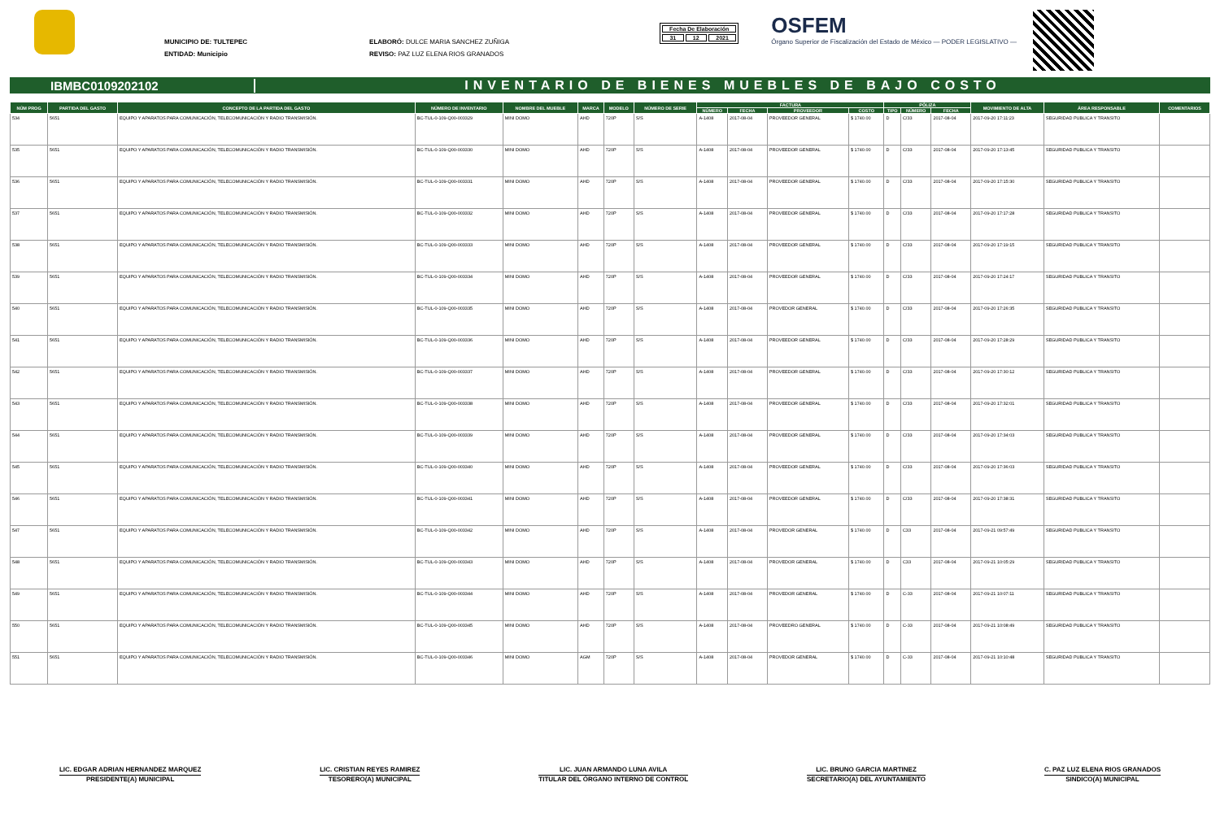MUNICIPIO DE: TULTEPEC
ENTIDAD: Municipio
ELABORÓ: DULCE MARIA SANCHEZ ZUÑIGA
REVISO: PAZ LUZ ELENA RIOS GRANADOS
| Fecha De Elaboración | | |
| 31 | 12 | 2021 |
OSFEM
Órgano Superior de Fiscalización del Estado de México — PODER LEGISLATIVO —
IBMBC0109202102
INVENTARIO DE BIENES MUEBLES DE BAJO COSTO
| NÚM PROG | PARTIDA DEL GASTO | CONCEPTO DE LA PARTIDA DEL GASTO | NÚMERO DE INVENTARIO | NOMBRE DEL MUEBLE | MARCA | MODELO | NÚMERO DE SERIE | FACTURA | | | | PÓLIZA | | | MOVIMIENTO DE ALTA | ÁREA RESPONSABLE | COMENTARIOS |
| --- | --- | --- | --- | --- | --- | --- | --- | --- | --- | --- | --- | --- | --- | --- | --- | --- | --- |
| | | | | | | | | NÚMERO | FECHA | PROVEEDOR | COSTO | TIPO | NÚMERO | FECHA | | | |
| 534 | 5651 | EQUIPO Y APARATOS PARA COMUNICACIÓN, TELECOMUNICACIÓN Y RADIO TRANSMISIÓN. | BC-TUL-0-109-Q00-003329 | MINI DOMO | AHD | 720P | S/S | A-1408 | 2017-08-04 | PROVEEDOR GENERAL | $ 1740.00 | D | C/33 | 2017-08-04 | 2017-09-20 17:11:23 | SEGURIDAD PUBLICA Y TRANSITO | |
| 535 | 5651 | EQUIPO Y APARATOS PARA COMUNICACIÓN, TELECOMUNICACIÓN Y RADIO TRANSMISIÓN. | BC-TUL-0-109-Q00-003330 | MINI DOMO | AHD | 720P | S/S | A-1408 | 2017-08-04 | PROVEEDOR GENERAL | $ 1740.00 | D | C/33 | 2017-08-04 | 2017-09-20 17:13:45 | SEGURIDAD PUBLICA Y TRANSITO | |
| 536 | 5651 | EQUIPO Y APARATOS PARA COMUNICACIÓN, TELECOMUNICACIÓN Y RADIO TRANSMISIÓN. | BC-TUL-0-109-Q00-003331 | MINI DOMO | AHD | 720P | S/S | A-1408 | 2017-08-04 | PROVEEDOR GENERAL | $ 1740.00 | D | C/33 | 2017-08-04 | 2017-09-20 17:15:30 | SEGURIDAD PUBLICA Y TRANSITO | |
| 537 | 5651 | EQUIPO Y APARATOS PARA COMUNICACIÓN, TELECOMUNICACIÓN Y RADIO TRANSMISIÓN. | BC-TUL-0-109-Q00-003332 | MINI DOMO | AHD | 720P | S/S | A-1408 | 2017-08-04 | PROVEEDOR GENERAL | $ 1740.00 | D | C/33 | 2017-08-04 | 2017-09-20 17:17:28 | SEGURIDAD PUBLICA Y TRANSITO | |
| 538 | 5651 | EQUIPO Y APARATOS PARA COMUNICACIÓN, TELECOMUNICACIÓN Y RADIO TRANSMISIÓN. | BC-TUL-0-109-Q00-003333 | MINI DOMO | AHD | 720P | S/S | A-1408 | 2017-08-04 | PROVEEDOR GENERAL | $ 1740.00 | D | C/33 | 2017-08-04 | 2017-09-20 17:19:15 | SEGURIDAD PUBLICA Y TRANSITO | |
| 539 | 5651 | EQUIPO Y APARATOS PARA COMUNICACIÓN, TELECOMUNICACIÓN Y RADIO TRANSMISIÓN. | BC-TUL-0-109-Q00-003334 | MINI DOMO | AHD | 720P | S/S | A-1408 | 2017-08-04 | PROVEEDOR GENERAL | $ 1740.00 | D | C/33 | 2017-08-04 | 2017-09-20 17:24:17 | SEGURIDAD PUBLICA Y TRANSITO | |
| 540 | 5651 | EQUIPO Y APARATOS PARA COMUNICACIÓN, TELECOMUNICACIÓN Y RADIO TRANSMISIÓN. | BC-TUL-0-109-Q00-003335 | MINI DOMO | AHD | 720P | S/S | A-1408 | 2017-08-04 | PROVEDOR GENERAL | $ 1740.00 | D | C/33 | 2017-08-04 | 2017-09-20 17:26:35 | SEGURIDAD PUBLICA Y TRANSITO | |
| 541 | 5651 | EQUIPO Y APARATOS PARA COMUNICACIÓN, TELECOMUNICACIÓN Y RADIO TRANSMISIÓN. | BC-TUL-0-109-Q00-003336 | MINI DOMO | AHD | 720P | S/S | A-1408 | 2017-08-04 | PROVEEDOR GENERAL | $ 1740.00 | D | C/33 | 2017-08-04 | 2017-09-20 17:28:29 | SEGURIDAD PUBLICA Y TRANSITO | |
| 542 | 5651 | EQUIPO Y APARATOS PARA COMUNICACIÓN, TELECOMUNICACIÓN Y RADIO TRANSMISIÓN. | BC-TUL-0-109-Q00-003337 | MINI DOMO | AHD | 720P | S/S | A-1408 | 2017-08-04 | PROVEEDOR GENERAL | $ 1740.00 | D | C/33 | 2017-08-04 | 2017-09-20 17:30:12 | SEGURIDAD PUBLICA Y TRANSITO | |
| 543 | 5651 | EQUIPO Y APARATOS PARA COMUNICACIÓN, TELECOMUNICACIÓN Y RADIO TRANSMISIÓN. | BC-TUL-0-109-Q00-003338 | MINI DOMO | AHD | 720P | S/S | A-1408 | 2017-08-04 | PROVEEDOR GENERAL | $ 1740.00 | D | C/33 | 2017-08-04 | 2017-09-20 17:32:01 | SEGURIDAD PUBLICA Y TRANSITO | |
| 544 | 5651 | EQUIPO Y APARATOS PARA COMUNICACIÓN, TELECOMUNICACIÓN Y RADIO TRANSMISIÓN. | BC-TUL-0-109-Q00-003339 | MINI DOMO | AHD | 720P | S/S | A-1408 | 2017-08-04 | PROVEEDOR GENERAL | $ 1740.00 | D | C/33 | 2017-08-04 | 2017-09-20 17:34:03 | SEGURIDAD PUBLICA Y TRANSITO | |
| 545 | 5651 | EQUIPO Y APARATOS PARA COMUNICACIÓN, TELECOMUNICACIÓN Y RADIO TRANSMISIÓN. | BC-TUL-0-109-Q00-003340 | MINI DOMO | AHD | 720P | S/S | A-1408 | 2017-08-04 | PROVEEDOR GENERAL | $ 1740.00 | D | C/33 | 2017-08-04 | 2017-09-20 17:36:03 | SEGURIDAD PUBLICA Y TRANSITO | |
| 546 | 5651 | EQUIPO Y APARATOS PARA COMUNICACIÓN, TELECOMUNICACIÓN Y RADIO TRANSMISIÓN. | BC-TUL-0-109-Q00-003341 | MINI DOMO | AHD | 720P | S/S | A-1408 | 2017-08-04 | PROVEEDOR GENERAL | $ 1740.00 | D | C/33 | 2017-08-04 | 2017-09-20 17:38:31 | SEGURIDAD PUBLICA Y TRANSITO | |
| 547 | 5651 | EQUIPO Y APARATOS PARA COMUNICACIÓN, TELECOMUNICACIÓN Y RADIO TRANSMISIÓN. | BC-TUL-0-109-Q00-003342 | MINI DOMO | AHD | 720P | S/S | A-1408 | 2017-08-04 | PROVEDOR GENERAL | $ 1740.00 | D | C33 | 2017-08-04 | 2017-09-21 09:57:49 | SEGURIDAD PUBLICA Y TRANSITO | |
| 548 | 5651 | EQUIPO Y APARATOS PARA COMUNICACIÓN, TELECOMUNICACIÓN Y RADIO TRANSMISIÓN. | BC-TUL-0-109-Q00-003343 | MINI DOMO | AHD | 720P | S/S | A-1408 | 2017-08-04 | PROVEDOR GENERAL | $ 1740.00 | D | C33 | 2017-08-04 | 2017-09-21 10:05:29 | SEGURIDAD PUBLICA Y TRANSITO | |
| 549 | 5651 | EQUIPO Y APARATOS PARA COMUNICACIÓN, TELECOMUNICACIÓN Y RADIO TRANSMISIÓN. | BC-TUL-0-109-Q00-003344 | MINI DOMO | AHD | 720P | S/S | A-1408 | 2017-08-04 | PROVEDOR GENERAL | $ 1740.00 | D | C-33 | 2017-08-04 | 2017-09-21 10:07:11 | SEGURIDAD PUBLICA Y TRANSITO | |
| 550 | 5651 | EQUIPO Y APARATOS PARA COMUNICACIÓN, TELECOMUNICACIÓN Y RADIO TRANSMISIÓN. | BC-TUL-0-109-Q00-003345 | MINI DOMO | AHD | 720P | S/S | A-1408 | 2017-08-04 | PROVEEDRO GENERAL | $ 1740.00 | D | C-33 | 2017-08-04 | 2017-09-21 10:08:49 | SEGURIDAD PUBLICA Y TRANSITO | |
| 551 | 5651 | EQUIPO Y APARATOS PARA COMUNICACIÓN, TELECOMUNICACIÓN Y RADIO TRANSMISIÓN. | BC-TUL-0-109-Q00-003346 | MINI DOMO | AGM | 720P | S/S | A-1408 | 2017-08-04 | PROVEDOR GENERAL | $ 1740.00 | D | C-33 | 2017-08-04 | 2017-09-21 10:10:48 | SEGURIDAD PUBLICA Y TRANSITO | |
LIC. EDGAR ADRIAN HERNANDEZ MARQUEZ
PRESIDENTE(A) MUNICIPAL
LIC. CRISTIAN REYES RAMIREZ
TESORERO(A) MUNICIPAL
LIC. JUAN ARMANDO LUNA AVILA
TITULAR DEL ÓRGANO INTERNO DE CONTROL
LIC. BRUNO GARCIA MARTINEZ
SECRETARIO(A) DEL AYUNTAMIENTO
C. PAZ LUZ ELENA RIOS GRANADOS
SINDICO(A) MUNICIPAL